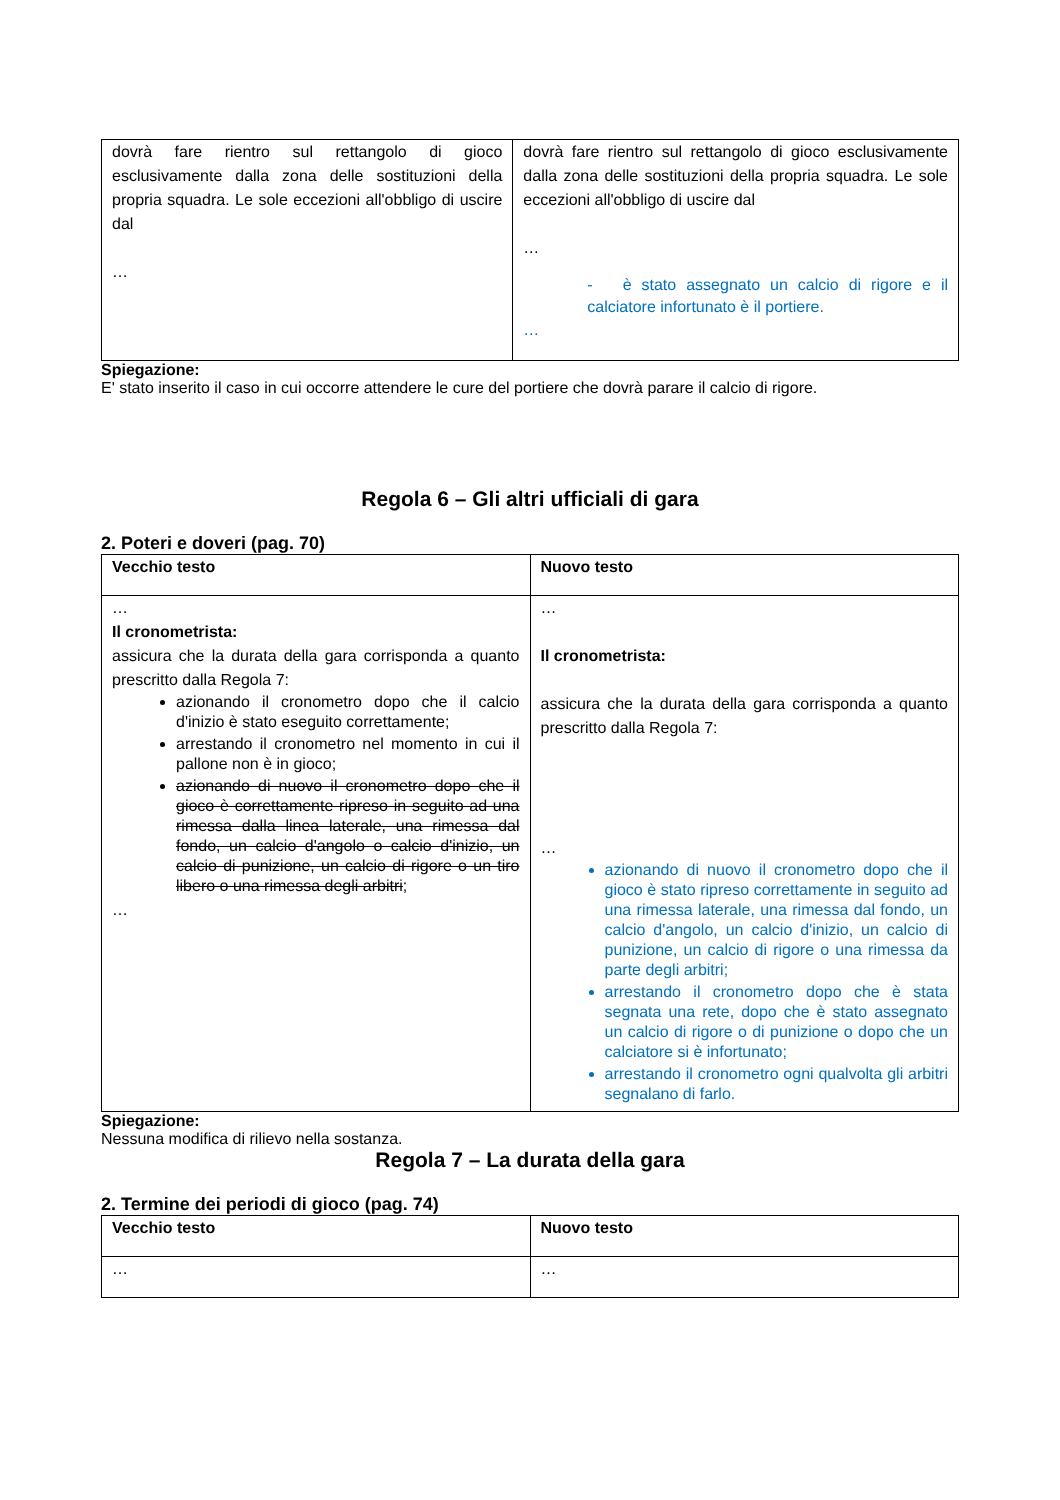| dovrà fare rientro sul rettangolo di gioco esclusivamente dalla zona delle sostituzioni della propria squadra. Le sole eccezioni all'obbligo di uscire dal … | dovrà fare rientro sul rettangolo di gioco esclusivamente dalla zona delle sostituzioni della propria squadra. Le sole eccezioni all'obbligo di uscire dal … - è stato assegnato un calcio di rigore e il calciatore infortunato è il portiere. … |
Spiegazione:
E' stato inserito il caso in cui occorre attendere le cure del portiere che dovrà parare il calcio di rigore.
Regola 6 – Gli altri ufficiali di gara
2. Poteri e doveri (pag. 70)
| Vecchio testo | Nuovo testo |
| --- | --- |
| … Il cronometrista: assicura che la durata della gara corrisponda a quanto prescritto dalla Regola 7: azionando il cronometro dopo che il calcio d'inizio è stato eseguito correttamente; arrestando il cronometro nel momento in cui il pallone non è in gioco; azionando di nuovo il cronometro dopo che il gioco è correttamente ripreso in seguito ad una rimessa dalla linea laterale, una rimessa dal fondo, un calcio d'angolo o calcio d'inizio, un calcio di punizione, un calcio di rigore o un tiro libero o una rimessa degli arbitri ; … | … Il cronometrista: assicura che la durata della gara corrisponda a quanto prescritto dalla Regola 7: … azionando di nuovo il cronometro dopo che il gioco è stato ripreso correttamente in seguito ad una rimessa laterale, una rimessa dal fondo, un calcio d'angolo, un calcio d'inizio, un calcio di punizione, un calcio di rigore o una rimessa da parte degli arbitri; arrestando il cronometro dopo che è stata segnata una rete, dopo che è stato assegnato un calcio di rigore o di punizione o dopo che un calciatore si è infortunato; arrestando il cronometro ogni qualvolta gli arbitri segnalano di farlo. |
Spiegazione:
Nessuna modifica di rilievo nella sostanza.
Regola 7 – La durata della gara
2. Termine dei periodi di gioco (pag. 74)
| Vecchio testo | Nuovo testo |
| --- | --- |
| … | … |